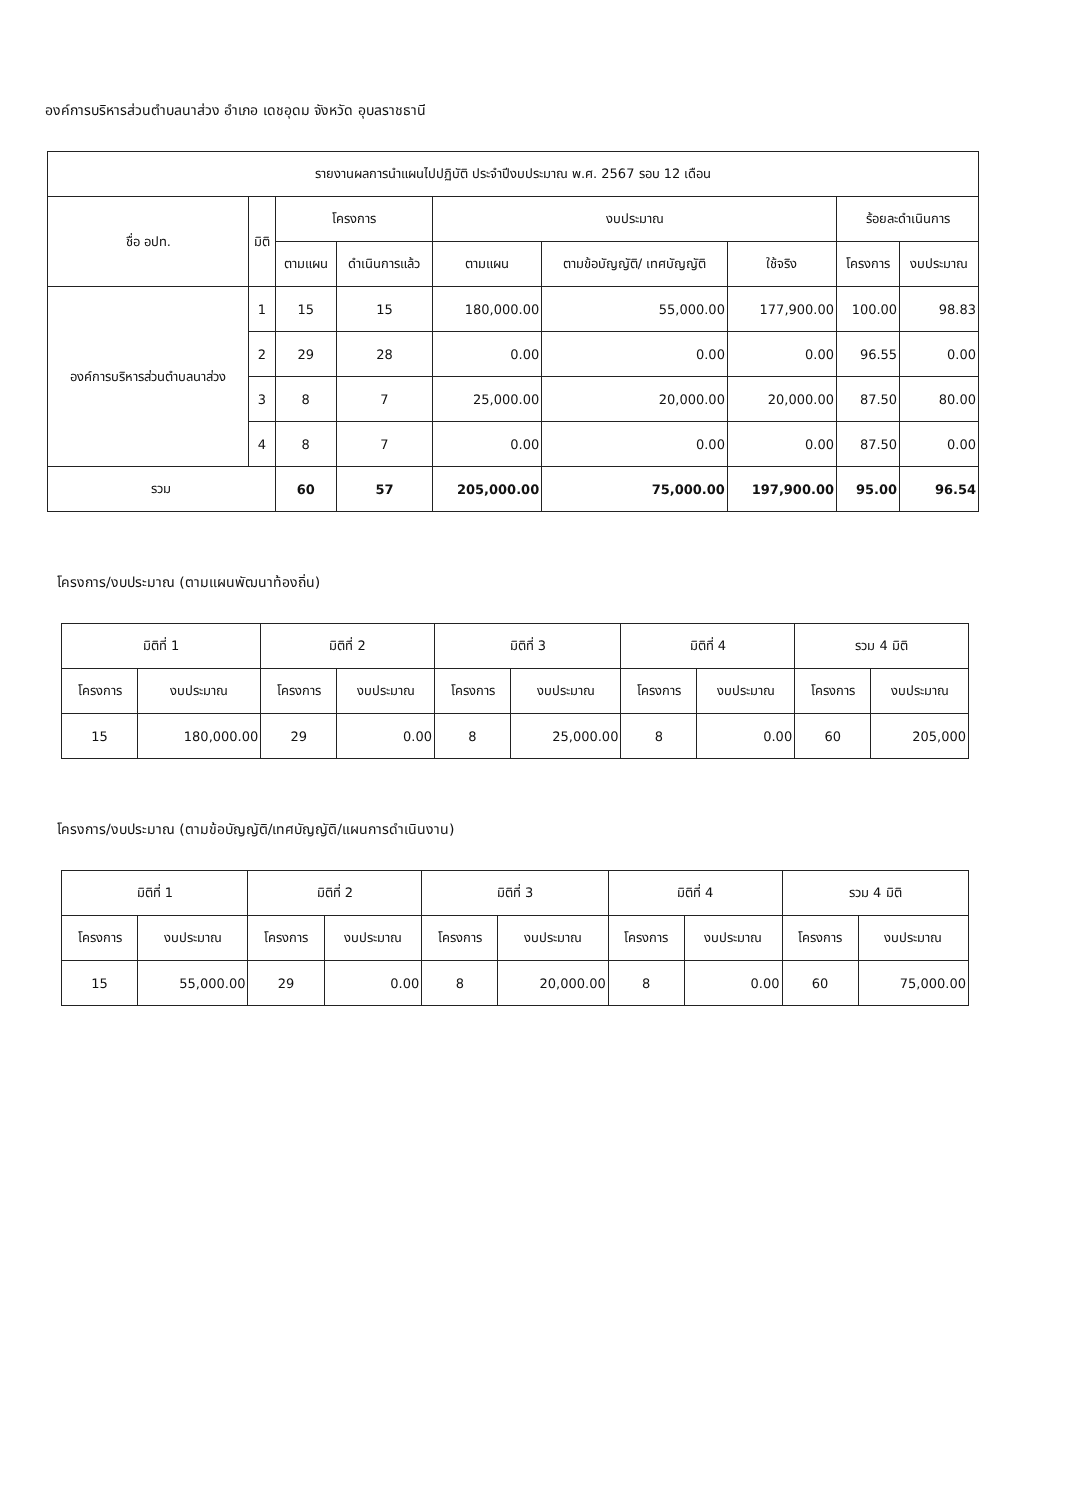องค์การบริหารส่วนตำบลนาส่วง อำเภอ เดชอุดม จังหวัด อุบลราชธานี
| รายงานผลการนำแผนไปปฏิบัติ ประจำปีงบประมาณ พ.ศ. 2567 รอบ 12 เดือน | | | | | | | | |
| --- | --- | --- | --- | --- | --- | --- | --- | --- |
| ชื่อ อปท. | มิติ | โครงการ | | งบประมาณ | | | ร้อยละดำเนินการ | |
| | | ตามแผน | ดำเนินการแล้ว | ตามแผน | ตามข้อบัญญัติ/ เทศบัญญัติ | ใช้จริง | โครงการ | งบประมาณ |
| องค์การบริหารส่วนตำบลนาส่วง | 1 | 15 | 15 | 180,000.00 | 55,000.00 | 177,900.00 | 100.00 | 98.83 |
| | 2 | 29 | 28 | 0.00 | 0.00 | 0.00 | 96.55 | 0.00 |
| | 3 | 8 | 7 | 25,000.00 | 20,000.00 | 20,000.00 | 87.50 | 80.00 |
| | 4 | 8 | 7 | 0.00 | 0.00 | 0.00 | 87.50 | 0.00 |
| รวม | | 60 | 57 | 205,000.00 | 75,000.00 | 197,900.00 | 95.00 | 96.54 |
โครงการ/งบประมาณ (ตามแผนพัฒนาท้องถิ่น)
| มิติที่ 1 | | มิติที่ 2 | | มิติที่ 3 | | มิติที่ 4 | | รวม 4 มิติ | |
| --- | --- | --- | --- | --- | --- | --- | --- | --- | --- |
| โครงการ | งบประมาณ | โครงการ | งบประมาณ | โครงการ | งบประมาณ | โครงการ | งบประมาณ | โครงการ | งบประมาณ |
| 15 | 180,000.00 | 29 | 0.00 | 8 | 25,000.00 | 8 | 0.00 | 60 | 205,000 |
โครงการ/งบประมาณ (ตามข้อบัญญัติ/เทศบัญญัติ/แผนการดำเนินงาน)
| มิติที่ 1 | | มิติที่ 2 | | มิติที่ 3 | | มิติที่ 4 | | รวม 4 มิติ | |
| --- | --- | --- | --- | --- | --- | --- | --- | --- | --- |
| โครงการ | งบประมาณ | โครงการ | งบประมาณ | โครงการ | งบประมาณ | โครงการ | งบประมาณ | โครงการ | งบประมาณ |
| 15 | 55,000.00 | 29 | 0.00 | 8 | 20,000.00 | 8 | 0.00 | 60 | 75,000.00 |